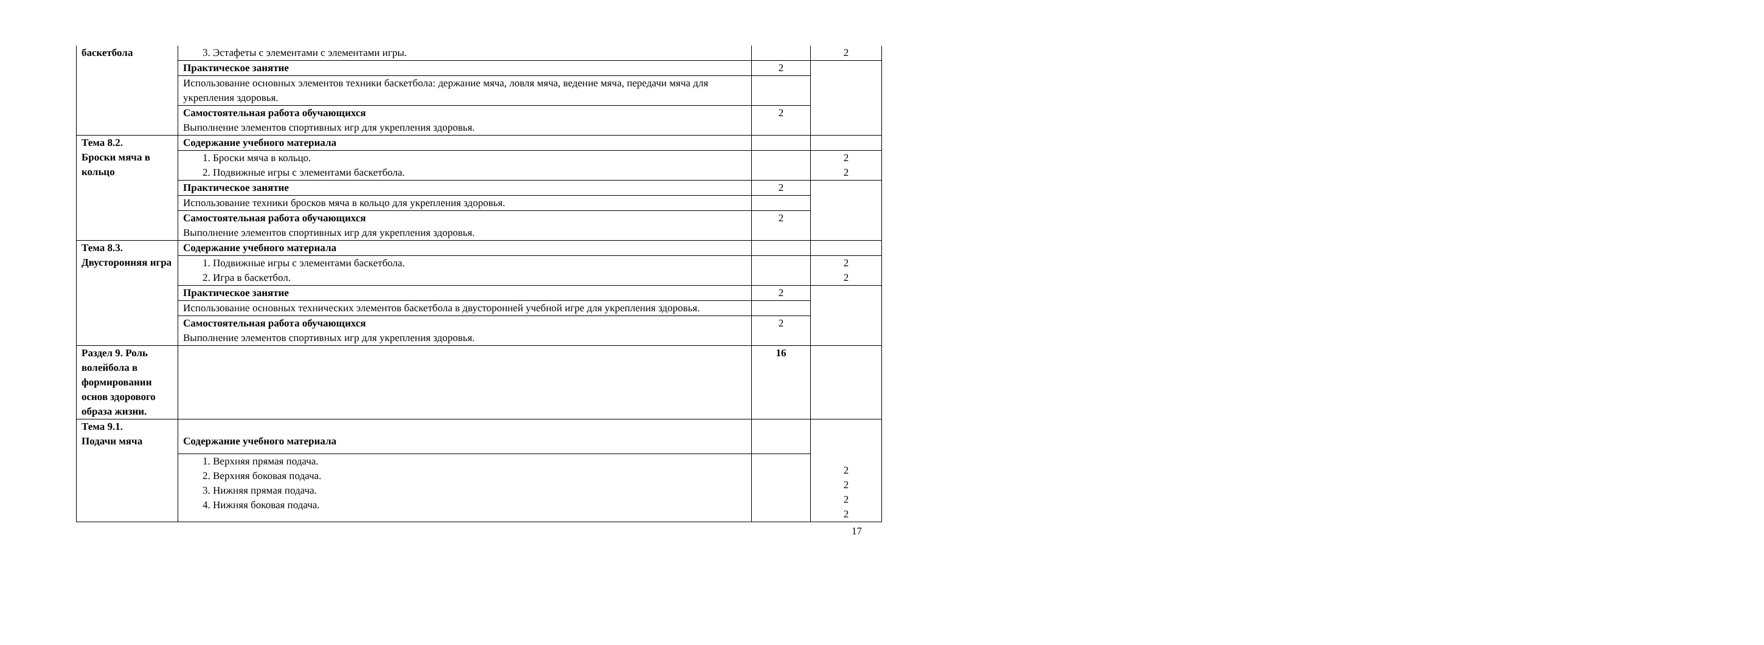| баскетбола | 3. Эстафеты с элементами с элементами игры. | | 2 |
| | Практическое занятие | 2 | |
| | Использование основных элементов техники баскетбола: держание мяча, ловля мяча, ведение мяча, передачи мяча для укрепления здоровья. | | |
| | Самостоятельная работа обучающихся Выполнение элементов спортивных игр для укрепления здоровья. | 2 | |
| Тема 8.2. Броски мяча в кольцо | Содержание учебного материала | | |
| | 1. Броски мяча в кольцо. 2. Подвижные игры с элементами баскетбола. | | 2 2 |
| | Практическое занятие | 2 | |
| | Использование техники бросков мяча в кольцо для укрепления здоровья. | | |
| | Самостоятельная работа обучающихся Выполнение элементов спортивных игр для укрепления здоровья. | 2 | |
| Тема 8.3. Двусторонняя игра | Содержание учебного материала | | |
| | 1. Подвижные игры с элементами баскетбола. 2. Игра в баскетбол. | | 2 2 |
| | Практическое занятие | 2 | |
| | Использование основных технических элементов баскетбола в двусторонней учебной игре для укрепления здоровья. | | |
| | Самостоятельная работа обучающихся Выполнение элементов спортивных игр для укрепления здоровья. | 2 | |
| Раздел 9. Роль волейбола в формировании основ здорового образа жизни. | | 16 | |
| Тема 9.1. Подачи мяча | Содержание учебного материала | | 2 2 2 2 |
| | 1. Верхняя прямая подача. 2. Верхняя боковая подача. 3. Нижняя прямая подача. 4. Нижняя боковая подача. | | |
17